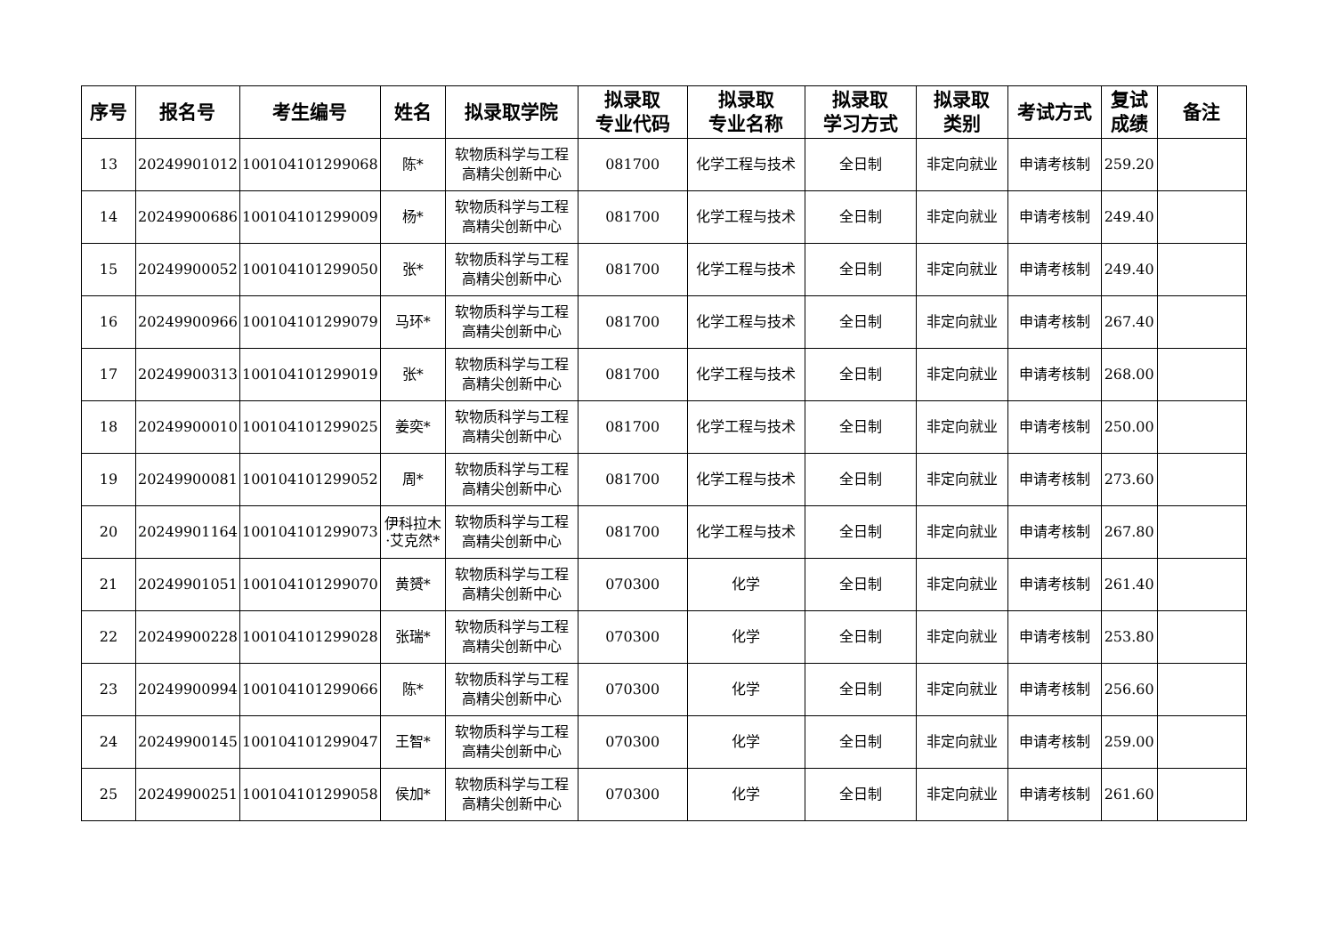| 序号 | 报名号 | 考生编号 | 姓名 | 拟录取学院 | 拟录取 专业代码 | 拟录取 专业名称 | 拟录取 学习方式 | 拟录取 类别 | 考试方式 | 复试 成绩 | 备注 |
| --- | --- | --- | --- | --- | --- | --- | --- | --- | --- | --- | --- |
| 13 | 20249901012 | 100104101299068 | 陈* | 软物质科学与工程 高精尖创新中心 | 081700 | 化学工程与技术 | 全日制 | 非定向就业 | 申请考核制 | 259.20 | |
| 14 | 20249900686 | 100104101299009 | 杨* | 软物质科学与工程 高精尖创新中心 | 081700 | 化学工程与技术 | 全日制 | 非定向就业 | 申请考核制 | 249.40 | |
| 15 | 20249900052 | 100104101299050 | 张* | 软物质科学与工程 高精尖创新中心 | 081700 | 化学工程与技术 | 全日制 | 非定向就业 | 申请考核制 | 249.40 | |
| 16 | 20249900966 | 100104101299079 | 马环* | 软物质科学与工程 高精尖创新中心 | 081700 | 化学工程与技术 | 全日制 | 非定向就业 | 申请考核制 | 267.40 | |
| 17 | 20249900313 | 100104101299019 | 张* | 软物质科学与工程 高精尖创新中心 | 081700 | 化学工程与技术 | 全日制 | 非定向就业 | 申请考核制 | 268.00 | |
| 18 | 20249900010 | 100104101299025 | 姜奕* | 软物质科学与工程 高精尖创新中心 | 081700 | 化学工程与技术 | 全日制 | 非定向就业 | 申请考核制 | 250.00 | |
| 19 | 20249900081 | 100104101299052 | 周* | 软物质科学与工程 高精尖创新中心 | 081700 | 化学工程与技术 | 全日制 | 非定向就业 | 申请考核制 | 273.60 | |
| 20 | 20249901164 | 100104101299073 | 伊科拉木·艾克然* | 软物质科学与工程 高精尖创新中心 | 081700 | 化学工程与技术 | 全日制 | 非定向就业 | 申请考核制 | 267.80 | |
| 21 | 20249901051 | 100104101299070 | 黄赟* | 软物质科学与工程 高精尖创新中心 | 070300 | 化学 | 全日制 | 非定向就业 | 申请考核制 | 261.40 | |
| 22 | 20249900228 | 100104101299028 | 张瑞* | 软物质科学与工程 高精尖创新中心 | 070300 | 化学 | 全日制 | 非定向就业 | 申请考核制 | 253.80 | |
| 23 | 20249900994 | 100104101299066 | 陈* | 软物质科学与工程 高精尖创新中心 | 070300 | 化学 | 全日制 | 非定向就业 | 申请考核制 | 256.60 | |
| 24 | 20249900145 | 100104101299047 | 王智* | 软物质科学与工程 高精尖创新中心 | 070300 | 化学 | 全日制 | 非定向就业 | 申请考核制 | 259.00 | |
| 25 | 20249900251 | 100104101299058 | 侯加* | 软物质科学与工程 高精尖创新中心 | 070300 | 化学 | 全日制 | 非定向就业 | 申请考核制 | 261.60 | |